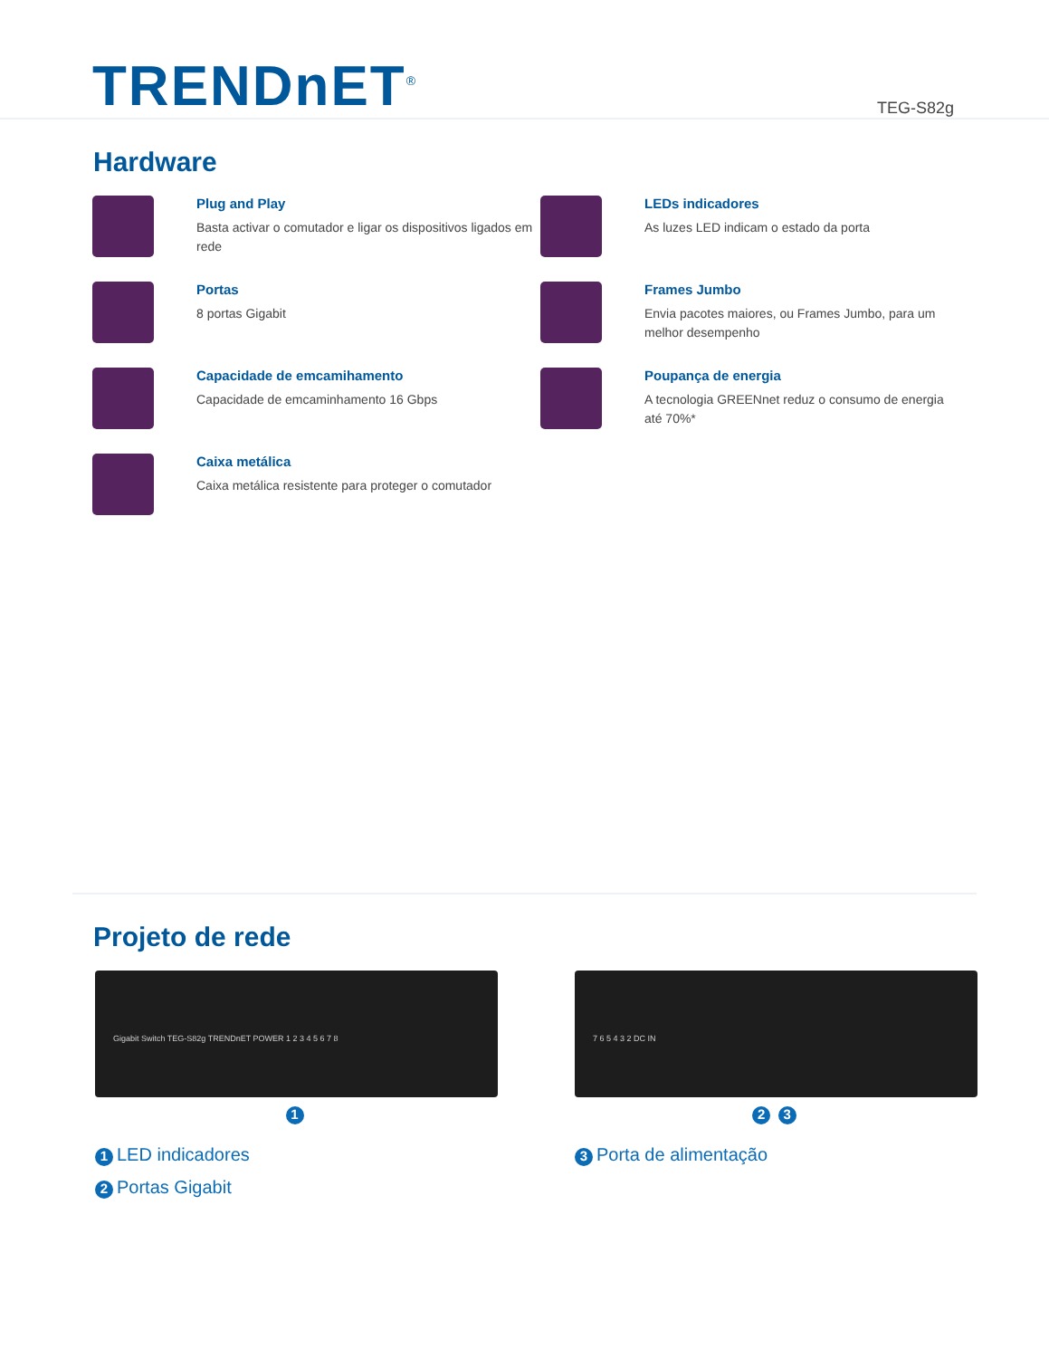TRENDnET<sup>®</sup>
TEG-S82g
Hardware
Plug and Play
Basta activar o comutador e ligar os dispositivos ligados em rede
LEDs indicadores
As luzes LED indicam o estado da porta
Portas
8 portas Gigabit
Frames Jumbo
Envia pacotes maiores, ou Frames Jumbo, para um melhor desempenho
Capacidade de emcamihamento
Capacidade de emcaminhamento 16 Gbps
Poupança de energia
A tecnologia GREENnet reduz o consumo de energia até 70%*
Caixa metálica
Caixa metálica resistente para proteger o comutador
Projeto de rede
Gigabit Switch TEG-S82g TRENDnET POWER 1 2 3 4 5 6 7 8
1
7 6 5 4 3 2 DC IN
2 3
1 LED indicadores
2 Portas Gigabit
3 Porta de alimentação